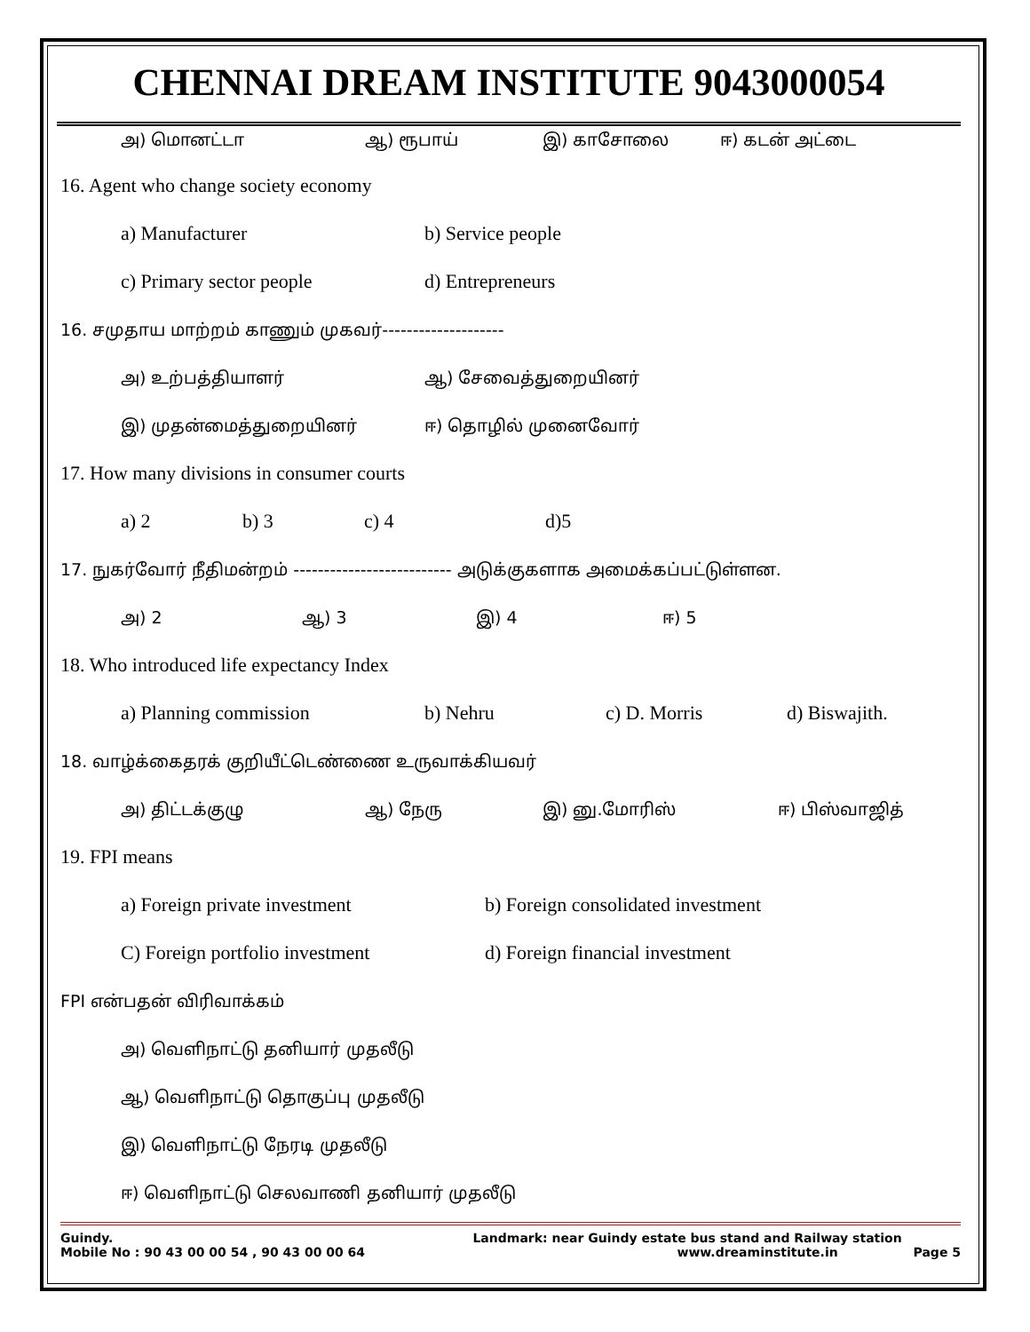CHENNAI DREAM INSTITUTE 9043000054
அ) மொனட்டா ஆ) ரூபாய் இ) காசோலை ஈ) கடன் அட்டை
16. Agent who change society economy
a) Manufacturer b) Service people
c) Primary sector people d) Entrepreneurs
16. சமுதாய மாற்றம் காணும் முகவர்--------------------
அ) உற்பத்தியாளர் ஆ) சேவைத்துறையினர்
இ) முதன்மைத்துறையினர் ஈ) தொழில் முனைவோர்
17. How many divisions in consumer courts
a) 2 b) 3 c) 4 d)5
17. நுகர்வோர் நீதிமன்றம் -------------------------- அடுக்குகளாக அமைக்கப்பட்டுள்ளன.
அ) 2 ஆ) 3 இ) 4 ஈ) 5
18. Who introduced life expectancy Index
a) Planning commission b) Nehru c) D. Morris d) Biswajith.
18. வாழ்க்கைதரக் குறியீட்டெண்ணை உருவாக்கியவர்
அ) திட்டக்குழு ஆ) நேரு இ) னு.மோரிஸ் ஈ) பிஸ்வாஜித்
19. FPI means
a) Foreign private investment b) Foreign consolidated investment
C) Foreign portfolio investment d) Foreign financial investment
FPI என்பதன் விரிவாக்கம்
அ) வெளிநாட்டு தனியார் முதலீடு
ஆ) வெளிநாட்டு தொகுப்பு முதலீடு
இ) வெளிநாட்டு நேரடி முதலீடு
ஈ) வெளிநாட்டு செலவாணி தனியார் முதலீடு
Guindy.
Mobile No : 90 43 00 00 54 , 90 43 00 00 64
Landmark: near Guindy estate bus stand and Railway station
www.dreaminstitute.in Page 5